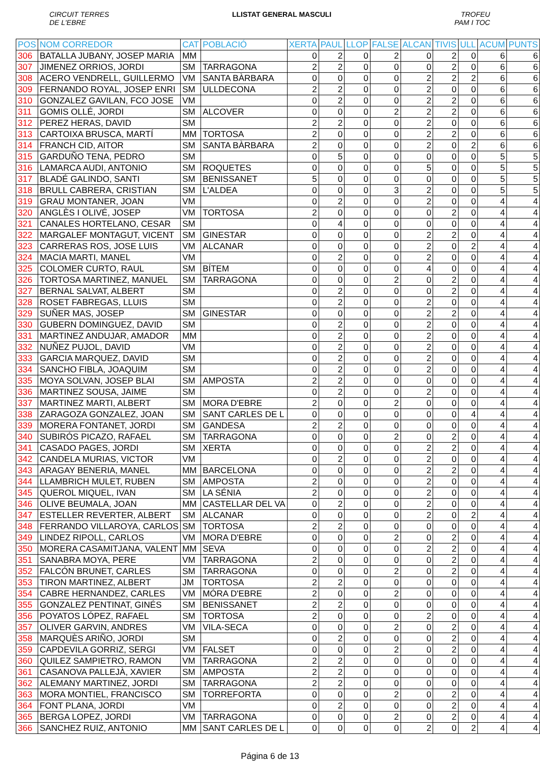CIRCUIT TERRES
DE L'EBRE
LLISTAT GENERAL MASCULI TROFEU
PAM I TOC
| POS | NOM CORREDOR | CAT | POBLACIÓ | XERTA | PAUL | LLOP | FALSE | ALCAN | TIVIS | ULL | ACUM | PUNTS |
| --- | --- | --- | --- | --- | --- | --- | --- | --- | --- | --- | --- | --- |
| 306 | BATALLA JUBANY, JOSEP MARIA | MM | | 0 | 2 | 0 | 2 | 0 | 2 | 0 | 6 | 6 |
| 307 | JIMENEZ ORRIOS, JORDI | SM | TARRAGONA | 2 | 2 | 0 | 0 | 0 | 2 | 0 | 6 | 6 |
| 308 | ACERO VENDRELL, GUILLERMO | VM | SANTA BÀRBARA | 0 | 0 | 0 | 0 | 2 | 2 | 2 | 6 | 6 |
| 309 | FERNANDO ROYAL, JOSEP ENRI | SM | ULLDECONA | 2 | 2 | 0 | 0 | 2 | 0 | 0 | 6 | 6 |
| 310 | GONZALEZ GAVILAN, FCO JOSE | VM | | 0 | 2 | 0 | 0 | 2 | 2 | 0 | 6 | 6 |
| 311 | GOMIS OLLÉ, JORDI | SM | ALCOVER | 0 | 0 | 0 | 2 | 2 | 2 | 0 | 6 | 6 |
| 312 | PEREZ HERAS, DAVID | SM | | 2 | 2 | 0 | 0 | 2 | 0 | 0 | 6 | 6 |
| 313 | CARTOIXA BRUSCA, MARTÍ | MM | TORTOSA | 2 | 0 | 0 | 0 | 2 | 2 | 0 | 6 | 6 |
| 314 | FRANCH CID, AITOR | SM | SANTA BÀRBARA | 2 | 0 | 0 | 0 | 2 | 0 | 2 | 6 | 6 |
| 315 | GARDUÑO TENA, PEDRO | SM | | 0 | 5 | 0 | 0 | 0 | 0 | 0 | 5 | 5 |
| 316 | LAMARCA AUDI, ANTONIO | SM | ROQUETES | 0 | 0 | 0 | 0 | 5 | 0 | 0 | 5 | 5 |
| 317 | BLADÉ GALINDO, SANTI | SM | BENISSANET | 5 | 0 | 0 | 0 | 0 | 0 | 0 | 5 | 5 |
| 318 | BRULL CABRERA, CRISTIAN | SM | L'ALDEA | 0 | 0 | 0 | 3 | 2 | 0 | 0 | 5 | 5 |
| 319 | GRAU MONTANER, JOAN | VM | | 0 | 2 | 0 | 0 | 2 | 0 | 0 | 4 | 4 |
| 320 | ANGLÈS I OLIVÉ, JOSEP | VM | TORTOSA | 2 | 0 | 0 | 0 | 0 | 2 | 0 | 4 | 4 |
| 321 | CANALES HORTELANO, CESAR | SM | | 0 | 4 | 0 | 0 | 0 | 0 | 0 | 4 | 4 |
| 322 | MARGALEF MONTAGUT, VICENT | SM | GINESTAR | 0 | 0 | 0 | 0 | 2 | 2 | 0 | 4 | 4 |
| 323 | CARRERAS ROS, JOSE LUIS | VM | ALCANAR | 0 | 0 | 0 | 0 | 2 | 0 | 2 | 4 | 4 |
| 324 | MACIA MARTI, MANEL | VM | | 0 | 2 | 0 | 0 | 2 | 0 | 0 | 4 | 4 |
| 325 | COLOMER CURTO, RAUL | SM | BÍTEM | 0 | 0 | 0 | 0 | 4 | 0 | 0 | 4 | 4 |
| 326 | TORTOSA MARTINEZ, MANUEL | SM | TARRAGONA | 0 | 0 | 0 | 2 | 0 | 2 | 0 | 4 | 4 |
| 327 | BERNAL SALVAT, ALBERT | SM | | 0 | 2 | 0 | 0 | 0 | 2 | 0 | 4 | 4 |
| 328 | ROSET FABREGAS, LLUIS | SM | | 0 | 2 | 0 | 0 | 2 | 0 | 0 | 4 | 4 |
| 329 | SUÑER MAS, JOSEP | SM | GINESTAR | 0 | 0 | 0 | 0 | 2 | 2 | 0 | 4 | 4 |
| 330 | GUBERN DOMINGUEZ, DAVID | SM | | 0 | 2 | 0 | 0 | 2 | 0 | 0 | 4 | 4 |
| 331 | MARTINEZ ANDUJAR, AMADOR | MM | | 0 | 2 | 0 | 0 | 2 | 0 | 0 | 4 | 4 |
| 332 | NUÑEZ PUJOL, DAVID | VM | | 0 | 2 | 0 | 0 | 2 | 0 | 0 | 4 | 4 |
| 333 | GARCIA MARQUEZ, DAVID | SM | | 0 | 2 | 0 | 0 | 2 | 0 | 0 | 4 | 4 |
| 334 | SANCHO FIBLA, JOAQUIM | SM | | 0 | 2 | 0 | 0 | 2 | 0 | 0 | 4 | 4 |
| 335 | MOYA SOLVAN, JOSEP BLAI | SM | AMPOSTA | 2 | 2 | 0 | 0 | 0 | 0 | 0 | 4 | 4 |
| 336 | MARTINEZ SOUSA, JAIME | SM | | 0 | 2 | 0 | 0 | 2 | 0 | 0 | 4 | 4 |
| 337 | MARTINEZ MARTI, ALBERT | SM | MORA D'EBRE | 2 | 0 | 0 | 2 | 0 | 0 | 0 | 4 | 4 |
| 338 | ZARAGOZA GONZALEZ, JOAN | SM | SANT CARLES DE L | 0 | 0 | 0 | 0 | 0 | 0 | 4 | 4 | 4 |
| 339 | MORERA FONTANET, JORDI | SM | GANDESA | 2 | 2 | 0 | 0 | 0 | 0 | 0 | 4 | 4 |
| 340 | SUBIRÓS PICAZO, RAFAEL | SM | TARRAGONA | 0 | 0 | 0 | 2 | 0 | 2 | 0 | 4 | 4 |
| 341 | CASADO PAGES, JORDI | SM | XERTA | 0 | 0 | 0 | 0 | 2 | 2 | 0 | 4 | 4 |
| 342 | CANDELA MURIAS, VICTOR | VM | | 0 | 2 | 0 | 0 | 2 | 0 | 0 | 4 | 4 |
| 343 | ARAGAY BENERIA, MANEL | MM | BARCELONA | 0 | 0 | 0 | 0 | 2 | 2 | 0 | 4 | 4 |
| 344 | LLAMBRICH MULET, RUBEN | SM | AMPOSTA | 2 | 0 | 0 | 0 | 2 | 0 | 0 | 4 | 4 |
| 345 | QUEROL MIQUEL, IVAN | SM | LA SÉNIA | 2 | 0 | 0 | 0 | 2 | 0 | 0 | 4 | 4 |
| 346 | OLIVE BEUMALA, JOAN | MM | CASTELLAR DEL VA | 0 | 2 | 0 | 0 | 2 | 0 | 0 | 4 | 4 |
| 347 | ESTELLER REVERTER, ALBERT | SM | ALCANAR | 0 | 0 | 0 | 0 | 2 | 0 | 2 | 4 | 4 |
| 348 | FERRANDO VILLAROYA, CARLOS | SM | TORTOSA | 2 | 2 | 0 | 0 | 0 | 0 | 0 | 4 | 4 |
| 349 | LINDEZ RIPOLL, CARLOS | VM | MORA D'EBRE | 0 | 0 | 0 | 2 | 0 | 2 | 0 | 4 | 4 |
| 350 | MORERA CASAMITJANA, VALENT | MM | SEVA | 0 | 0 | 0 | 0 | 2 | 2 | 0 | 4 | 4 |
| 351 | SANABRA MOYA, PERE | VM | TARRAGONA | 2 | 0 | 0 | 0 | 0 | 2 | 0 | 4 | 4 |
| 352 | FALCÓN BRUNET, CARLES | SM | TARRAGONA | 0 | 0 | 0 | 2 | 0 | 2 | 0 | 4 | 4 |
| 353 | TIRON MARTINEZ, ALBERT | JM | TORTOSA | 2 | 2 | 0 | 0 | 0 | 0 | 0 | 4 | 4 |
| 354 | CABRE HERNANDEZ, CARLES | VM | MÓRA D'EBRE | 2 | 0 | 0 | 2 | 0 | 0 | 0 | 4 | 4 |
| 355 | GONZALEZ PENTINAT, GINÉS | SM | BENISSANET | 2 | 2 | 0 | 0 | 0 | 0 | 0 | 4 | 4 |
| 356 | POYATOS LÓPEZ, RAFAEL | SM | TORTOSA | 2 | 0 | 0 | 0 | 2 | 0 | 0 | 4 | 4 |
| 357 | OLIVER GARVIN, ANDRES | VM | VILA-SECA | 0 | 0 | 0 | 2 | 0 | 2 | 0 | 4 | 4 |
| 358 | MARQUÈS ARIÑO, JORDI | SM | | 0 | 2 | 0 | 0 | 0 | 2 | 0 | 4 | 4 |
| 359 | CAPDEVILA GORRIZ, SERGI | VM | FALSET | 0 | 0 | 0 | 2 | 0 | 2 | 0 | 4 | 4 |
| 360 | QUILEZ SAMPIETRO, RAMON | VM | TARRAGONA | 2 | 2 | 0 | 0 | 0 | 0 | 0 | 4 | 4 |
| 361 | CASANOVA PALLEJÀ, XAVIER | SM | AMPOSTA | 2 | 2 | 0 | 0 | 0 | 0 | 0 | 4 | 4 |
| 362 | ALEMANY MARTINEZ, JORDI | SM | TARRAGONA | 2 | 2 | 0 | 0 | 0 | 0 | 0 | 4 | 4 |
| 363 | MORA MONTIEL, FRANCISCO | SM | TORREFORTA | 0 | 0 | 0 | 2 | 0 | 2 | 0 | 4 | 4 |
| 364 | FONT PLANA, JORDI | VM | | 0 | 2 | 0 | 0 | 0 | 2 | 0 | 4 | 4 |
| 365 | BERGA LOPEZ, JORDI | VM | TARRAGONA | 0 | 0 | 0 | 2 | 0 | 2 | 0 | 4 | 4 |
| 366 | SANCHEZ RUIZ, ANTONIO | MM | SANT CARLES DE L | 0 | 0 | 0 | 0 | 2 | 0 | 2 | 4 | 4 |
Página 6 de 13